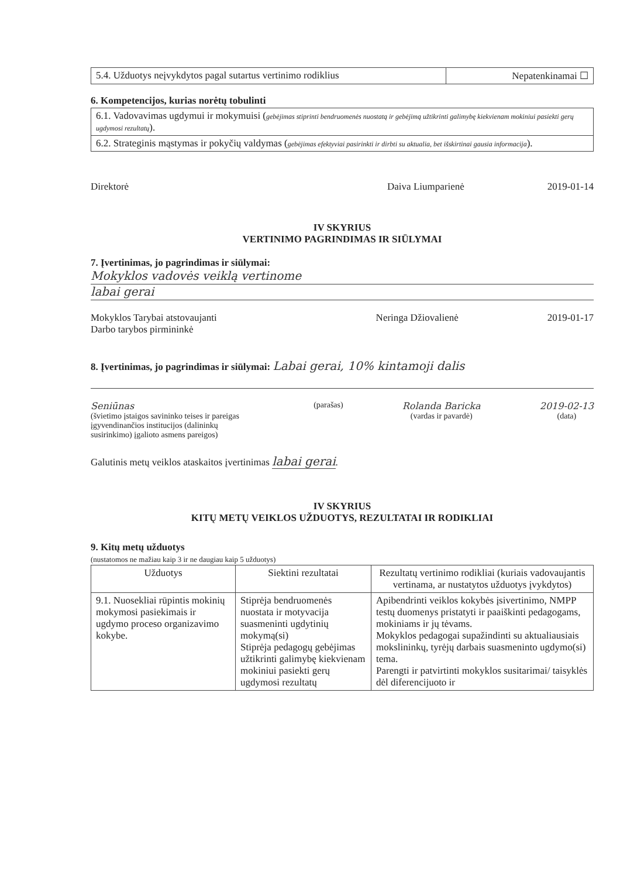| 5.4. Užduotys neįvykdytos pagal sutartus vertinimo rodiklius | Nepatenkinamai ☐ |
6. Kompetencijos, kurias norėtų tobulinti
| 6.1. Vadovavimas ugdymui ir mokymuisi ( gebėjimas stiprinti bendruomenės nuostatą ir gebėjimą užtikrinti galimybę kiekvienam mokiniui pasiekti gerų ugdymosi rezultatų ). |
| 6.2. Strateginis mąstymas ir pokyčių valdymas ( gebėjimas efektyviai pasirinkti ir dirbti su aktualia, bet išskirtinai gausia informacija ). |
Direktorė Daiva Liumparienė 2019-01-14
IV SKYRIUS
VERTINIMO PAGRINDIMAS IR SIŪLYMAI
7. Įvertinimas, jo pagrindimas ir siūlymai:
Mokyklos vadovės veiklą vertinome
labai gerai
Mokyklos Tarybai atstovaujanti
Darbo tarybos pirmininkė Neringa Džiovalienė 2019-01-17
8. Įvertinimas, jo pagrindimas ir siūlymai: Labai gerai, 10% kintamoji dalis
Seniūnas
(švietimo įstaigos savininko teises ir pareigas įgyvendinančios institucijos (dalininkų susirinkimo) įgalioto asmens pareigos)
(parašas) Rolanda Baricka
(vardas ir pavardė)
2019-02-13
(data)
Galutinis metų veiklos ataskaitos įvertinimas labai gerai.
IV SKYRIUS
KITŲ METŲ VEIKLOS UŽDUOTYS, REZULTATAI IR RODIKLIAI
9. Kitų metų užduotys
(nustatomos ne mažiau kaip 3 ir ne daugiau kaip 5 užduotys)
| Užduotys | Siektini rezultatai | Rezultatų vertinimo rodikliai (kuriais vadovaujantis vertinama, ar nustatytos užduotys įvykdytos) |
| --- | --- | --- |
| 9.1. Nuosekliai rūpintis mokinių mokymosi pasiekimais ir ugdymo proceso organizavimo kokybe. | Stiprėja bendruomenės nuostata ir motyvacija suasmeninti ugdytinių mokymą(si) Stiprėja pedagogų gebėjimas užtikrinti galimybę kiekvienam mokiniui pasiekti gerų ugdymosi rezultatų | Apibendrinti veiklos kokybės įsivertinimo, NMPP testų duomenys pristatyti ir paaiškinti pedagogams, mokiniams ir jų tėvams. Mokyklos pedagogai supažindinti su aktualiausiais mokslininkų, tyrėjų darbais suasmeninto ugdymo(si) tema. Parengti ir patvirtinti mokyklos susitarimai/ taisyklės dėl diferencijuoto ir |